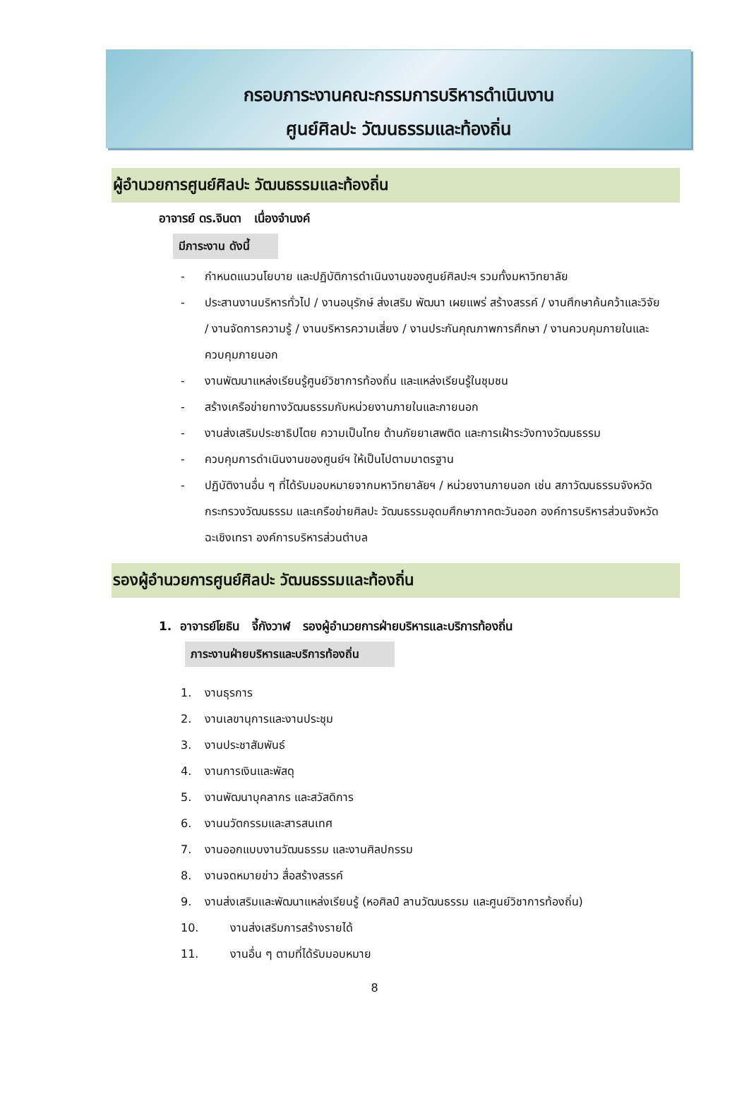กรอบภาระงานคณะกรรมการบริหารดำเนินงาน
ศูนย์ศิลปะ วัฒนธรรมและท้องถิ่น
ผู้อำนวยการศูนย์ศิลปะ วัฒนธรรมและท้องถิ่น
อาจารย์ ดร.จินดา เนื่องจำนงค์
มีภาระงาน ดังนี้
- กำหนดแนวนโยบาย และปฏิบัติการดำเนินงานของศูนย์ศิลปะฯ รวมทั้งมหาวิทยาลัย
- ประสานงานบริหารทั่วไป / งานอนุรักษ์ ส่งเสริม พัฒนา เผยแพร่ สร้างสรรค์ / งานศึกษาค้นคว้าและวิจัย / งานจัดการความรู้ / งานบริหารความเสี่ยง / งานประกันคุณภาพการศึกษา / งานควบคุมภายในและควบคุมภายนอก
- งานพัฒนาแหล่งเรียนรู้ศูนย์วิชาการท้องถิ่น และแหล่งเรียนรู้ในชุมชน
- สร้างเครือข่ายทางวัฒนธรรมกับหน่วยงานภายในและภายนอก
- งานส่งเสริมประชาธิปไตย ความเป็นไทย ต้านภัยยาเสพติด และการเฝ้าระวังทางวัฒนธรรม
- ควบคุมการดำเนินงานของศูนย์ฯ ให้เป็นไปตามมาตรฐาน
- ปฏิบัติงานอื่น ๆ ที่ได้รับมอบหมายจากมหาวิทยาลัยฯ / หน่วยงานภายนอก เช่น สภาวัฒนธรรมจังหวัด กระทรวงวัฒนธรรม และเครือข่ายศิลปะ วัฒนธรรมอุดมศึกษาภาคตะวันออก องค์การบริหารส่วนจังหวัดฉะเชิงเทรา องค์การบริหารส่วนตำบล
รองผู้อำนวยการศูนย์ศิลปะ วัฒนธรรมและท้องถิ่น
1. อาจารย์โยธิน จี้กังวาฬ รองผู้อำนวยการฝ่ายบริหารและบริการท้องถิ่น
ภาระงานฝ่ายบริหารและบริการท้องถิ่น
1. งานธุรการ
2. งานเลขานุการและงานประชุม
3. งานประชาสัมพันธ์
4. งานการเงินและพัสดุ
5. งานพัฒนาบุคลากร และสวัสดิการ
6. งานนวัตกรรมและสารสนเทศ
7. งานออกแบบงานวัฒนธรรม และงานศิลปกรรม
8. งานจดหมายข่าว สื่อสร้างสรรค์
9. งานส่งเสริมและพัฒนาแหล่งเรียนรู้ (หอศิลป์ ลานวัฒนธรรม และศูนย์วิชาการท้องถิ่น)
10. งานส่งเสริมการสร้างรายได้
11. งานอื่น ๆ ตามที่ได้รับมอบหมาย
8